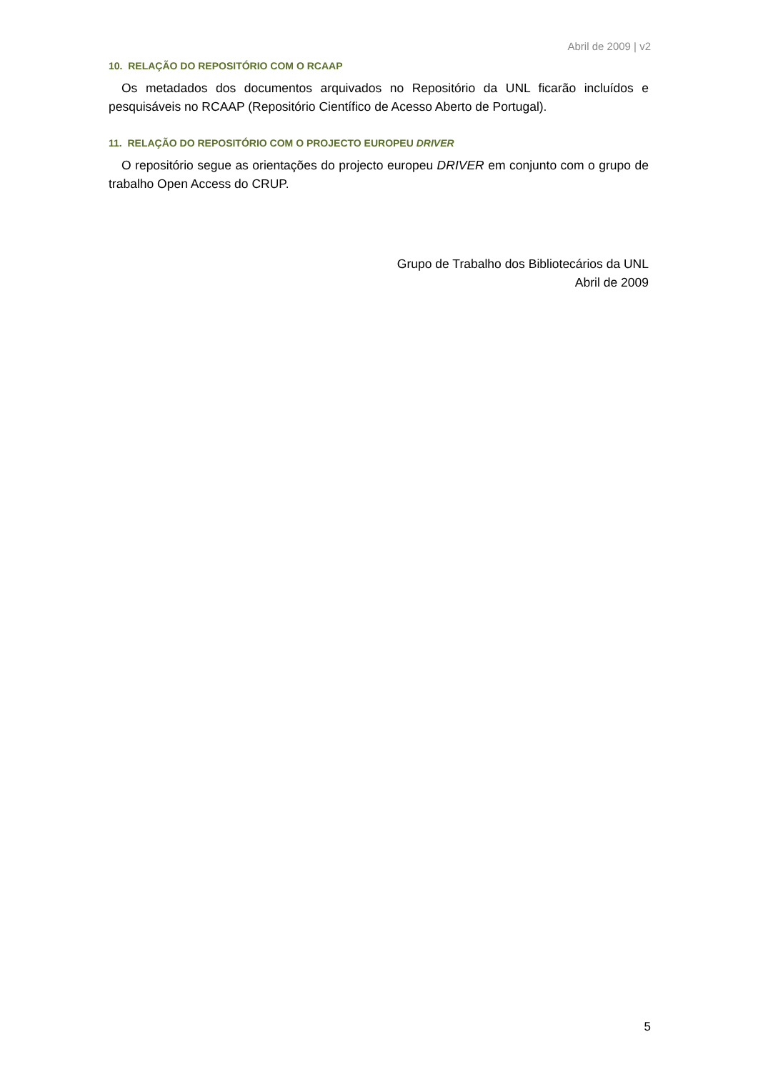Abril de 2009 | v2
10. RELAÇÃO DO REPOSITÓRIO COM O RCAAP
Os metadados dos documentos arquivados no Repositório da UNL ficarão incluídos e pesquisáveis no RCAAP (Repositório Científico de Acesso Aberto de Portugal).
11. RELAÇÃO DO REPOSITÓRIO COM O PROJECTO EUROPEU DRIVER
O repositório segue as orientações do projecto europeu DRIVER em conjunto com o grupo de trabalho Open Access do CRUP.
Grupo de Trabalho dos Bibliotecários da UNL
Abril de 2009
5